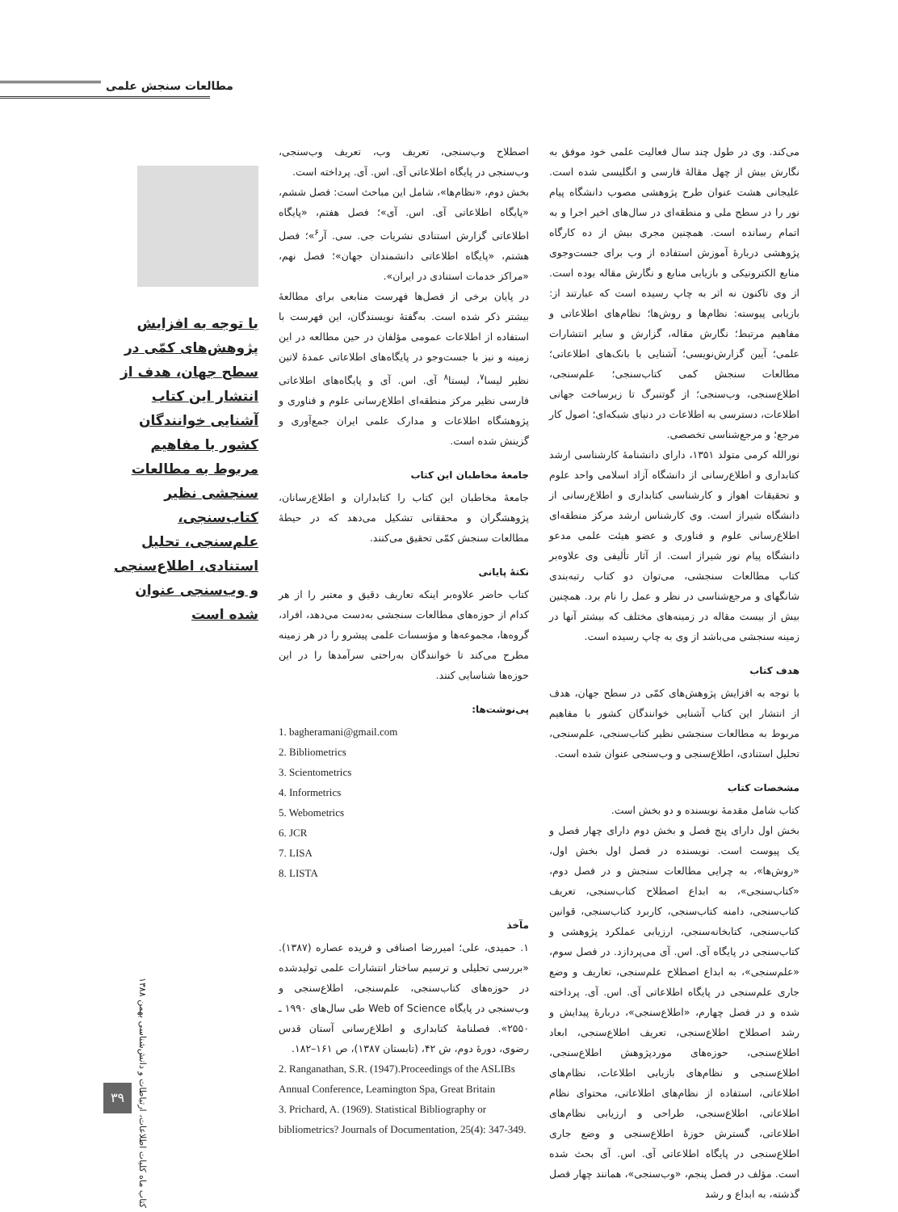مطالعات سنجش علمی
می‌کند. وی در طول چند سال فعالیت علمی خود موفق به نگارش بیش از چهل مقالهٔ فارسی و انگلیسی شده است. علیجانی هشت عنوان طرح پژوهشی مصوب دانشگاه پیام نور را در سطح ملی و منطقه‌ای در سال‌های اخیر اجرا و به اتمام رسانده است. همچنین مجری بیش از ده کارگاه پژوهشی دربارهٔ آموزش استفاده از وب برای جست‌وجوی منابع الکترونیکی و بازیابی منابع و نگارش مقاله بوده است. از وی تاکنون نه اثر به چاپ رسیده است که عبارتند از: بازیابی پیوسته: نظام‌ها و روش‌ها؛ نظام‌های اطلاعاتی و مفاهیم مرتبط؛ نگارش مقاله، گزارش و سایر انتشارات علمی؛ آیین گزارش‌نویسی؛ آشنایی با بانک‌های اطلاعاتی؛ مطالعات سنجش کمی کتاب‌سنجی؛ علم‌سنجی، اطلاع‌سنجی، وب‌سنجی؛ از گوتنبرگ تا زیرساخت جهانی اطلاعات، دسترسی به اطلاعات در دنیای شبکه‌ای؛ اصول کار مرجع؛ و مرجع‌شناسی تخصصی.
نورالله کرمی متولد ۱۳۵۱، دارای دانشنامهٔ کارشناسی ارشد کتابداری و اطلاع‌رسانی از دانشگاه آزاد اسلامی واحد علوم و تحقیقات اهواز و کارشناسی کتابداری و اطلاع‌رسانی از دانشگاه شیراز است. وی کارشناس ارشد مرکز منطقه‌ای اطلاع‌رسانی علوم و فناوری و عضو هیئت علمی مدعو دانشگاه پیام نور شیراز است. از آثار تألیفی وی علاوه‌بر کتاب مطالعات سنجشی، می‌توان دو کتاب رتبه‌بندی شانگهای و مرجع‌شناسی در نظر و عمل را نام برد. همچنین بیش از بیست مقاله در زمینه‌های مختلف که بیشتر آنها در زمینه سنجشی می‌باشد از وی به چاپ رسیده است.
هدف کتاب
با توجه به افزایش پژوهش‌های کمّی در سطح جهان، هدف از انتشار این کتاب آشنایی خوانندگان کشور با مفاهیم مربوط به مطالعات سنجشی نظیر کتاب‌سنجی، علم‌سنجی، تحلیل استنادی، اطلاع‌سنجی و وب‌سنجی عنوان شده است.
مشخصات کتاب
کتاب شامل مقدمهٔ نویسنده و دو بخش است.
بخش اول دارای پنج فصل و بخش دوم دارای چهار فصل و یک پیوست است. نویسنده در فصل اول بخش اول، «روش‌ها»، به چرایی مطالعات سنجش و در فصل دوم، «کتاب‌سنجی»، به ابداع اصطلاح کتاب‌سنجی، تعریف کتاب‌سنجی، دامنه کتاب‌سنجی، کاربرد کتاب‌سنجی، قوانین کتاب‌سنجی، کتابخانه‌سنجی، ارزیابی عملکرد پژوهشی و کتاب‌سنجی در پایگاه آی. اس. آی می‌پردازد. در فصل سوم، «علم‌سنجی»، به ابداع اصطلاح علم‌سنجی، تعاریف و وضع جاری علم‌سنجی در پایگاه اطلاعاتی آی. اس. آی. پرداخته شده و در فصل چهارم، «اطلاع‌سنجی»، دربارهٔ پیدایش و رشد اصطلاح اطلاع‌سنجی، تعریف اطلاع‌سنجی، ابعاد اطلاع‌سنجی، حوزه‌های موردپژوهش اطلاع‌سنجی، اطلاع‌سنجی و نظام‌های بازیابی اطلاعات، نظام‌های اطلاعاتی، استفاده از نظام‌های اطلاعاتی، محتوای نظام اطلاعاتی، اطلاع‌سنجی، طراحی و ارزیابی نظام‌های اطلاعاتی، گسترش حوزهٔ اطلاع‌سنجی و وضع جاری اطلاع‌سنجی در پایگاه اطلاعاتی آی. اس. آی بحث شده است. مؤلف در فصل پنجم، «وب‌سنجی»، همانند چهار فصل گذشته، به ابداع و رشد
اصطلاح وب‌سنجی، تعریف وب، تعریف وب‌سنجی، وب‌سنجی در پایگاه اطلاعاتی آی. اس. آی. پرداخته است.
بخش دوم، «نظام‌ها»، شامل این مباحث است: فصل ششم، «پایگاه اطلاعاتی آی. اس. آی»؛ فصل هفتم، «پایگاه اطلاعاتی گزارش استنادی نشریات جی. سی. آر<sup>۶</sup>»؛ فصل هشتم، «پایگاه اطلاعاتی دانشمندان جهان»؛ فصل نهم، «مراکز خدمات استنادی در ایران».
در پایان برخی از فصل‌ها فهرست منابعی برای مطالعهٔ بیشتر ذکر شده است. به‌گفتهٔ نویسندگان، این فهرست با استفاده از اطلاعات عمومی مؤلفان در حین مطالعه در این زمینه و نیز با جست‌وجو در پایگاه‌های اطلاعاتی عمدهٔ لاتین نظیر لیسا<sup>۷</sup>، لیستا<sup>۸</sup> آی. اس. آی و پایگاه‌های اطلاعاتی فارسی نظیر مرکز منطقه‌ای اطلاع‌رسانی علوم و فناوری و پژوهشگاه اطلاعات و مدارک علمی ایران جمع‌آوری و گزینش شده است.
جامعهٔ مخاطبان این کتاب
جامعهٔ مخاطبان این کتاب را کتابداران و اطلاع‌رسانان، پژوهشگران و محققانی تشکیل می‌دهد که در حیطهٔ مطالعات سنجش کمّی تحقیق می‌کنند.
نکتهٔ پایانی
کتاب حاضر علاوه‌بر اینکه تعاریف دقیق و معتبر را از هر کدام از حوزه‌های مطالعات سنجشی به‌دست می‌دهد، افراد، گروه‌ها، مجموعه‌ها و مؤسسات علمی پیشرو را در هر زمینه مطرح می‌کند تا خوانندگان به‌راحتی سرآمدها را در این حوزه‌ها شناسایی کنند.
پی‌نوشت‌ها:
1. bagheramani@gmail.com
2. Bibliometrics
3. Scientometrics
4. Informetrics
5. Webometrics
6. JCR
7. LISA
8. LISTA
مآخذ
۱. حمیدی، علی؛ امیررضا اصنافی و فریده عصاره (۱۳۸۷). «بررسی تحلیلی و ترسیم ساختار انتشارات علمی تولیدشده در حوزه‌های کتاب‌سنجی، علم‌سنجی، اطلاع‌سنجی و وب‌سنجی در پایگاه Web of Science طی سال‌های ۱۹۹۰ ـ ۲۵۵۰». فصلنامهٔ کتابداری و اطلاع‌رسانی آستان قدس رضوی، دورهٔ دوم، ش ۴۲، (تابستان ۱۳۸۷)، ص ۱۶۱–۱۸۲.
2. Ranganathan, S.R. (1947).Proceedings of the ASLIBs Annual Conference, Leamington Spa, Great Britain
3. Prichard, A. (1969). Statistical Bibliography or bibliometrics? Journals of Documentation, 25(4): 347-349.
با توجه به افزایش پژوهش‌های کمّی در سطح جهان، هدف از انتشار این کتاب آشنایی خوانندگان کشور با مفاهیم مربوط به مطالعات سنجشی نظیر کتاب‌سنجی، علم‌سنجی، تحلیل استنادی، اطلاع‌سنجی و وب‌سنجی عنوان شده است
کتاب ماه کلیات اطلاعات، ارتباطات و دانش‌شناسی بهمن ۱۳۸۸
۳۹